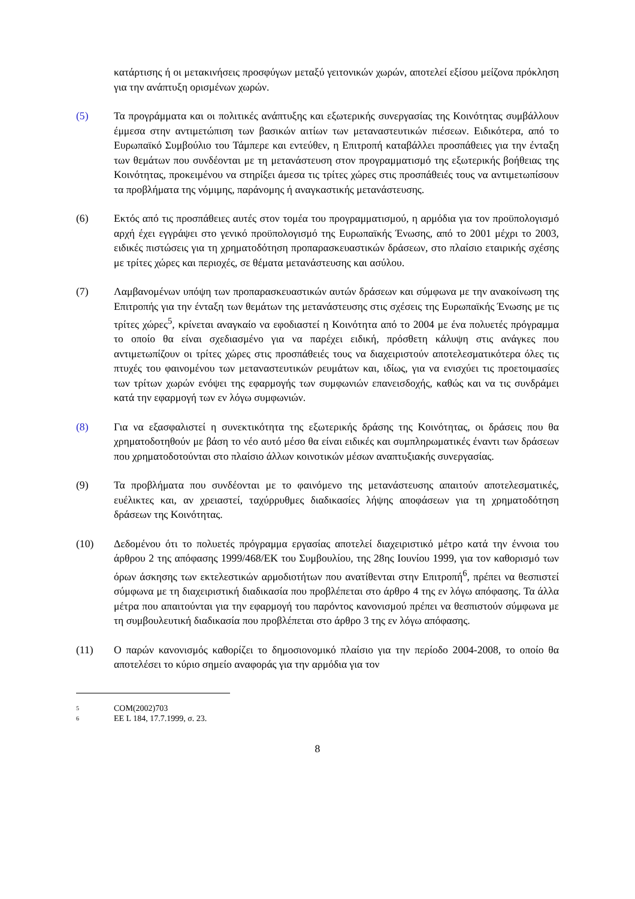κατάρτισης ή οι μετακινήσεις προσφύγων μεταξύ γειτονικών χωρών, αποτελεί εξίσου μείζονα πρόκληση για την ανάπτυξη ορισμένων χωρών.
(5) Τα προγράμματα και οι πολιτικές ανάπτυξης και εξωτερικής συνεργασίας της Κοινότητας συμβάλλουν έμμεσα στην αντιμετώπιση των βασικών αιτίων των μεταναστευτικών πιέσεων. Ειδικότερα, από το Ευρωπαϊκό Συμβούλιο του Τάμπερε και εντεύθεν, η Επιτροπή καταβάλλει προσπάθειες για την ένταξη των θεμάτων που συνδέονται με τη μετανάστευση στον προγραμματισμό της εξωτερικής βοήθειας της Κοινότητας, προκειμένου να στηρίξει άμεσα τις τρίτες χώρες στις προσπάθειές τους να αντιμετωπίσουν τα προβλήματα της νόμιμης, παράνομης ή αναγκαστικής μετανάστευσης.
(6) Εκτός από τις προσπάθειες αυτές στον τομέα του προγραμματισμού, η αρμόδια για τον προϋπολογισμό αρχή έχει εγγράψει στο γενικό προϋπολογισμό της Ευρωπαϊκής Ένωσης, από το 2001 μέχρι το 2003, ειδικές πιστώσεις για τη χρηματοδότηση προπαρασκευαστικών δράσεων, στο πλαίσιο εταιρικής σχέσης με τρίτες χώρες και περιοχές, σε θέματα μετανάστευσης και ασύλου.
(7) Λαμβανομένων υπόψη των προπαρασκευαστικών αυτών δράσεων και σύμφωνα με την ανακοίνωση της Επιτροπής για την ένταξη των θεμάτων της μετανάστευσης στις σχέσεις της Ευρωπαϊκής Ένωσης με τις τρίτες χώρες<sup>5</sup>, κρίνεται αναγκαίο να εφοδιαστεί η Κοινότητα από το 2004 με ένα πολυετές πρόγραμμα το οποίο θα είναι σχεδιασμένο για να παρέχει ειδική, πρόσθετη κάλυψη στις ανάγκες που αντιμετωπίζουν οι τρίτες χώρες στις προσπάθειές τους να διαχειριστούν αποτελεσματικότερα όλες τις πτυχές του φαινομένου των μεταναστευτικών ρευμάτων και, ιδίως, για να ενισχύει τις προετοιμασίες των τρίτων χωρών ενόψει της εφαρμογής των συμφωνιών επανεισδοχής, καθώς και να τις συνδράμει κατά την εφαρμογή των εν λόγω συμφωνιών.
(8) Για να εξασφαλιστεί η συνεκτικότητα της εξωτερικής δράσης της Κοινότητας, οι δράσεις που θα χρηματοδοτηθούν με βάση το νέο αυτό μέσο θα είναι ειδικές και συμπληρωματικές έναντι των δράσεων που χρηματοδοτούνται στο πλαίσιο άλλων κοινοτικών μέσων αναπτυξιακής συνεργασίας.
(9) Τα προβλήματα που συνδέονται με το φαινόμενο της μετανάστευσης απαιτούν αποτελεσματικές, ευέλικτες και, αν χρειαστεί, ταχύρρυθμες διαδικασίες λήψης αποφάσεων για τη χρηματοδότηση δράσεων της Κοινότητας.
(10) Δεδομένου ότι το πολυετές πρόγραμμα εργασίας αποτελεί διαχειριστικό μέτρο κατά την έννοια του άρθρου 2 της απόφασης 1999/468/ΕΚ του Συμβουλίου, της 28ης Ιουνίου 1999, για τον καθορισμό των όρων άσκησης των εκτελεστικών αρμοδιοτήτων που ανατίθενται στην Επιτροπή<sup>6</sup>, πρέπει να θεσπιστεί σύμφωνα με τη διαχειριστική διαδικασία που προβλέπεται στο άρθρο 4 της εν λόγω απόφασης. Τα άλλα μέτρα που απαιτούνται για την εφαρμογή του παρόντος κανονισμού πρέπει να θεσπιστούν σύμφωνα με τη συμβουλευτική διαδικασία που προβλέπεται στο άρθρο 3 της εν λόγω απόφασης.
(11) Ο παρών κανονισμός καθορίζει το δημοσιονομικό πλαίσιο για την περίοδο 2004-2008, το οποίο θα αποτελέσει το κύριο σημείο αναφοράς για την αρμόδια για τον
5
COM(2002)703
6
ΕΕ L 184, 17.7.1999, σ. 23.
8